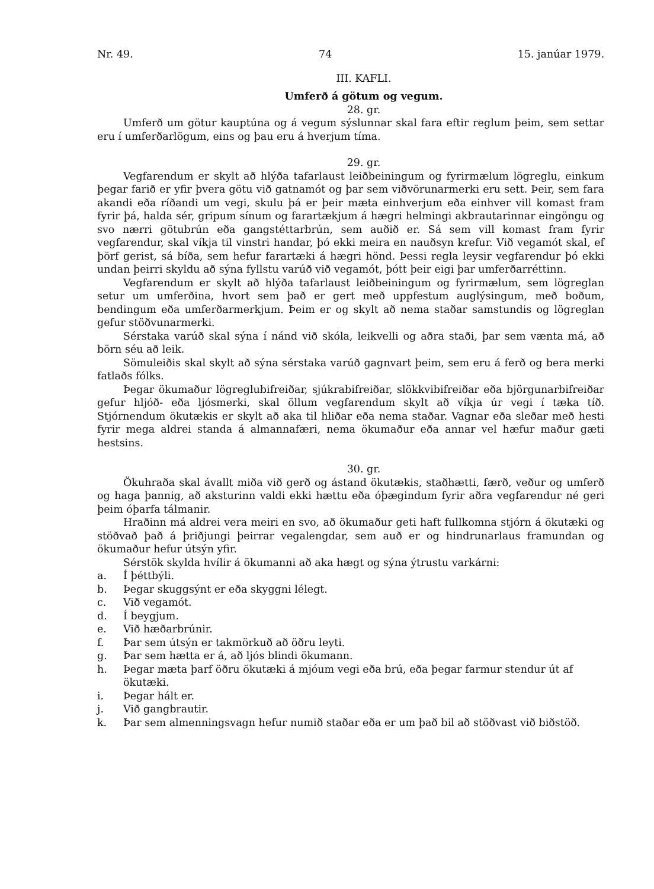Nr. 49. 74 15. janúar 1979.
III. KAFLI.
Umferð á götum og vegum.
28. gr.
Umferð um götur kauptúna og á vegum sýslunnar skal fara eftir reglum þeim, sem settar eru í umferðarlögum, eins og þau eru á hverjum tíma.
29. gr.
Vegfarendum er skylt að hlýða tafarlaust leiðbeiningum og fyrirmælum lögreglu, einkum þegar farið er yfir þvera götu við gatnamót og þar sem viðvörunarmerki eru sett. Þeir, sem fara akandi eða ríðandi um vegi, skulu þá er þeir mæta einhverjum eða einhver vill komast fram fyrir þá, halda sér, gripum sínum og farartækjum á hægri helmingi akbrautarinnar eingöngu og svo nærri götubrún eða gangstéttarbrún, sem auðið er. Sá sem vill komast fram fyrir vegfarendur, skal víkja til vinstri handar, þó ekki meira en nauðsyn krefur. Við vegamót skal, ef þörf gerist, sá bíða, sem hefur farartæki á hægri hönd. Þessi regla leysir vegfarendur þó ekki undan þeirri skyldu að sýna fyllstu varúð við vegamót, þótt þeir eigi þar umferðarréttinn.
Vegfarendum er skylt að hlýða tafarlaust leiðbeiningum og fyrirmælum, sem lögreglan setur um umferðina, hvort sem það er gert með uppfestum auglýsingum, með boðum, bendingum eða umferðarmerkjum. Þeim er og skylt að nema staðar samstundis og lögreglan gefur stöðvunarmerki.
Sérstaka varúð skal sýna í nánd við skóla, leikvelli og aðra staði, þar sem vænta má, að börn séu að leik.
Sömuleiðis skal skylt að sýna sérstaka varúð gagnvart þeim, sem eru á ferð og bera merki fatlaðs fólks.
Þegar ökumaður lögreglubifreiðar, sjúkrabifreiðar, slökkvibifreiðar eða björgunarbifreiðar gefur hljóð- eða ljósmerki, skal öllum vegfarendum skylt að víkja úr vegi í tæka tíð. Stjórnendum ökutækis er skylt að aka til hliðar eða nema staðar. Vagnar eða sleðar með hesti fyrir mega aldrei standa á almannafæri, nema ökumaður eða annar vel hæfur maður gæti hestsins.
30. gr.
Ökuhraða skal ávallt miða við gerð og ástand ökutækis, staðhætti, færð, veður og umferð og haga þannig, að aksturinn valdi ekki hættu eða óþægindum fyrir aðra vegfarendur né geri þeim óþarfa tálmanir.
Hraðinn má aldrei vera meiri en svo, að ökumaður geti haft fullkomna stjórn á ökutæki og stöðvað það á þriðjungi þeirrar vegalengdar, sem auð er og hindrunarlaus framundan og ökumaður hefur útsýn yfir.
Sérstök skylda hvílir á ökumanni að aka hægt og sýna ýtrustu varkárni:
a. Í þéttbýli.
b. Þegar skuggsýnt er eða skyggni lélegt.
c. Við vegamót.
d. Í beygjum.
e. Við hæðarbrúnir.
f. Þar sem útsýn er takmörkuð að öðru leyti.
g. Þar sem hætta er á, að ljós blindi ökumann.
h. Þegar mæta þarf öðru ökutæki á mjóum vegi eða brú, eða þegar farmur stendur út af ökutæki.
i. Þegar hált er.
j. Við gangbrautir.
k. Þar sem almenningsvagn hefur numið staðar eða er um það bil að stöðvast við biðstöð.